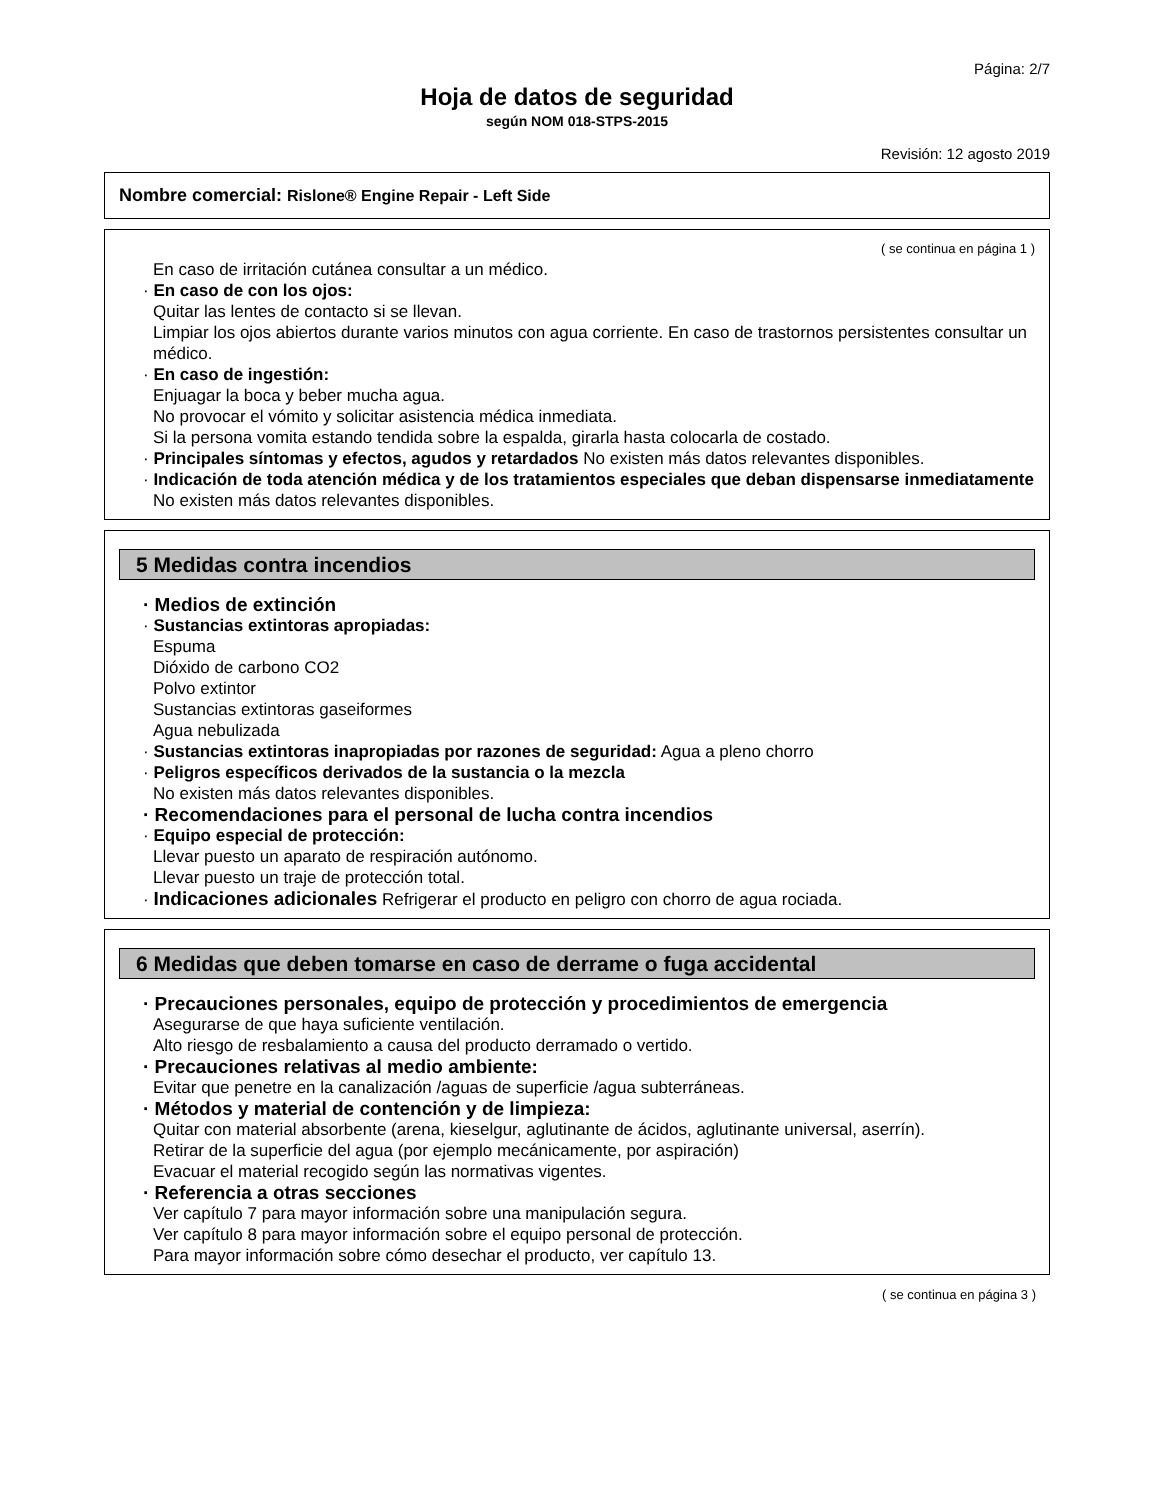Página: 2/7
Hoja de datos de seguridad
según NOM 018-STPS-2015
Revisión: 12 agosto 2019
Nombre comercial: Rislone® Engine Repair - Left Side
( se continua en página 1 )
En caso de irritación cutánea consultar a un médico.
· En caso de con los ojos:
Quitar las lentes de contacto si se llevan.
Limpiar los ojos abiertos durante varios minutos con agua corriente. En caso de trastornos persistentes consultar un médico.
· En caso de ingestión:
Enjuagar la boca y beber mucha agua.
No provocar el vómito y solicitar asistencia médica inmediata.
Si la persona vomita estando tendida sobre la espalda, girarla hasta colocarla de costado.
· Principales síntomas y efectos, agudos y retardados No existen más datos relevantes disponibles.
· Indicación de toda atención médica y de los tratamientos especiales que deban dispensarse inmediatamente
No existen más datos relevantes disponibles.
5 Medidas contra incendios
· Medios de extinción
· Sustancias extintoras apropiadas:
Espuma
Dióxido de carbono CO2
Polvo extintor
Sustancias extintoras gaseiformes
Agua nebulizada
· Sustancias extintoras inapropiadas por razones de seguridad: Agua a pleno chorro
· Peligros específicos derivados de la sustancia o la mezcla
No existen más datos relevantes disponibles.
· Recomendaciones para el personal de lucha contra incendios
· Equipo especial de protección:
Llevar puesto un aparato de respiración autónomo.
Llevar puesto un traje de protección total.
· Indicaciones adicionales Refrigerar el producto en peligro con chorro de agua rociada.
6 Medidas que deben tomarse en caso de derrame o fuga accidental
· Precauciones personales, equipo de protección y procedimientos de emergencia
Asegurarse de que haya suficiente ventilación.
Alto riesgo de resbalamiento a causa del producto derramado o vertido.
· Precauciones relativas al medio ambiente:
Evitar que penetre en la canalización /aguas de superficie /agua subterráneas.
· Métodos y material de contención y de limpieza:
Quitar con material absorbente (arena, kieselgur, aglutinante de ácidos, aglutinante universal, aserrín).
Retirar de la superficie del agua (por ejemplo mecánicamente, por aspiración)
Evacuar el material recogido según las normativas vigentes.
· Referencia a otras secciones
Ver capítulo 7 para mayor información sobre una manipulación segura.
Ver capítulo 8 para mayor información sobre el equipo personal de protección.
Para mayor información sobre cómo desechar el producto, ver capítulo 13.
( se continua en página 3 )